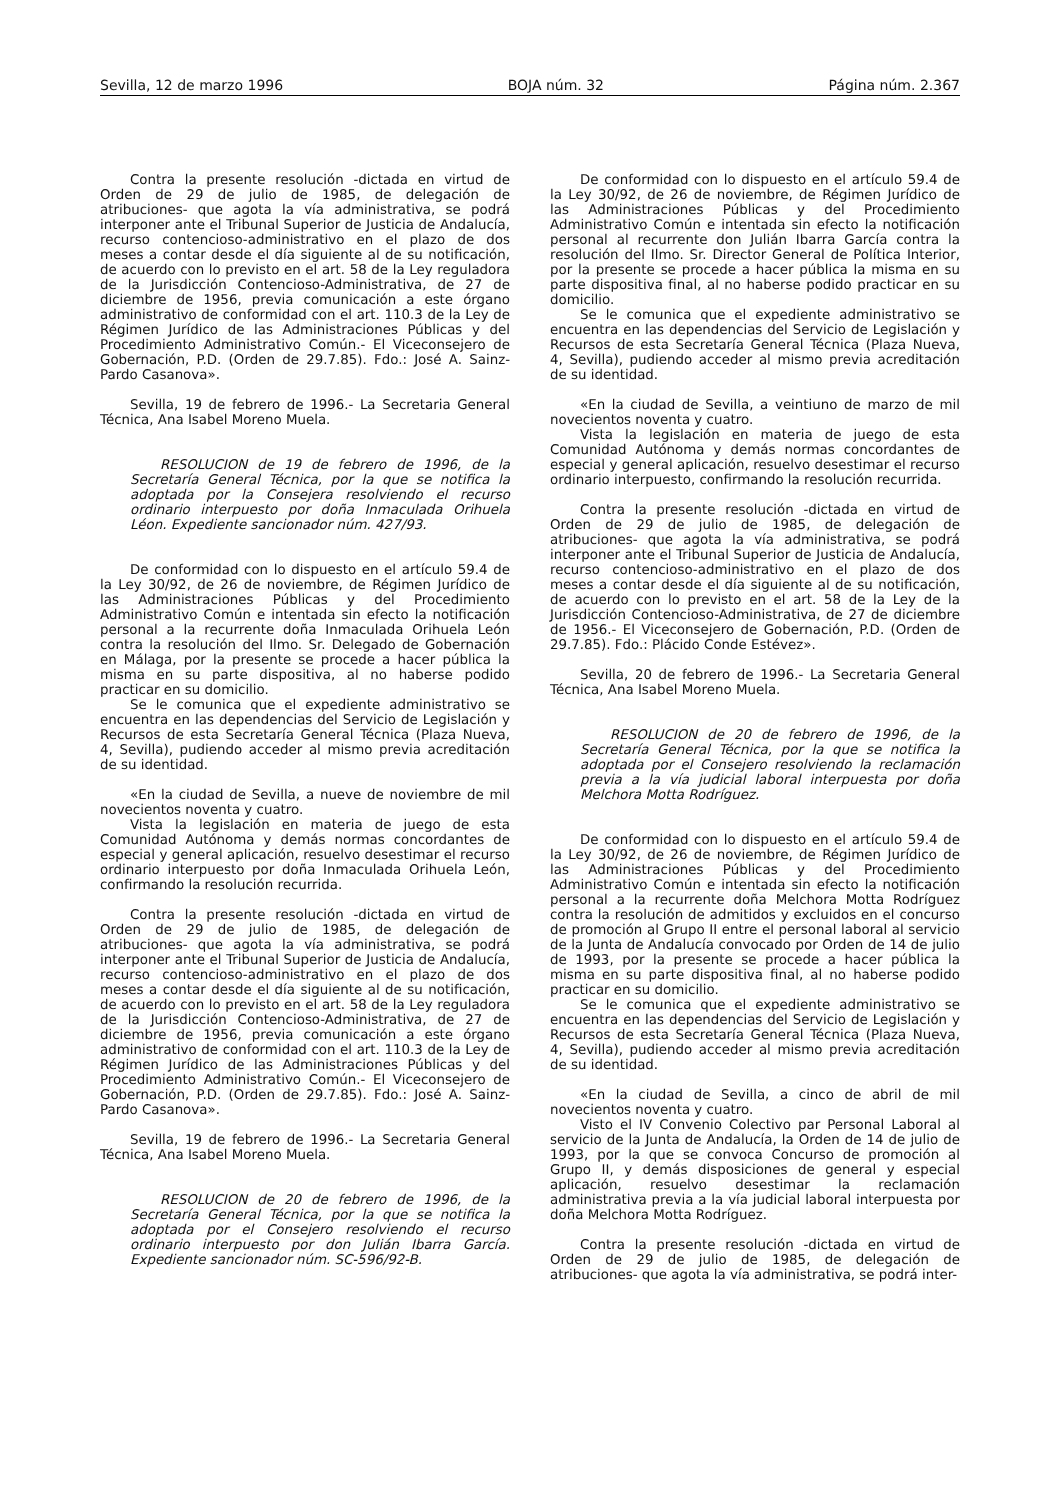Sevilla, 12 de marzo 1996 BOJA núm. 32 Página núm. 2.367
Contra la presente resolución -dictada en virtud de Orden de 29 de julio de 1985, de delegación de atribuciones- que agota la vía administrativa, se podrá interponer ante el Tribunal Superior de Justicia de Andalucía, recurso contencioso-administrativo en el plazo de dos meses a contar desde el día siguiente al de su notificación, de acuerdo con lo previsto en el art. 58 de la Ley reguladora de la Jurisdicción Contencioso-Administrativa, de 27 de diciembre de 1956, previa comunicación a este órgano administrativo de conformidad con el art. 110.3 de la Ley de Régimen Jurídico de las Administraciones Públicas y del Procedimiento Administrativo Común.- El Viceconsejero de Gobernación, P.D. (Orden de 29.7.85). Fdo.: José A. Sainz-Pardo Casanova».
Sevilla, 19 de febrero de 1996.- La Secretaria General Técnica, Ana Isabel Moreno Muela.
RESOLUCION de 19 de febrero de 1996, de la Secretaría General Técnica, por la que se notifica la adoptada por la Consejera resolviendo el recurso ordinario interpuesto por doña Inmaculada Orihuela Léon. Expediente sancionador núm. 427/93.
De conformidad con lo dispuesto en el artículo 59.4 de la Ley 30/92, de 26 de noviembre, de Régimen Jurídico de las Administraciones Públicas y del Procedimiento Administrativo Común e intentada sin efecto la notificación personal a la recurrente doña Inmaculada Orihuela León contra la resolución del Ilmo. Sr. Delegado de Gobernación en Málaga, por la presente se procede a hacer pública la misma en su parte dispositiva, al no haberse podido practicar en su domicilio.
Se le comunica que el expediente administrativo se encuentra en las dependencias del Servicio de Legislación y Recursos de esta Secretaría General Técnica (Plaza Nueva, 4, Sevilla), pudiendo acceder al mismo previa acreditación de su identidad.
«En la ciudad de Sevilla, a nueve de noviembre de mil novecientos noventa y cuatro.
Vista la legislación en materia de juego de esta Comunidad Autónoma y demás normas concordantes de especial y general aplicación, resuelvo desestimar el recurso ordinario interpuesto por doña Inmaculada Orihuela León, confirmando la resolución recurrida.
Contra la presente resolución -dictada en virtud de Orden de 29 de julio de 1985, de delegación de atribuciones- que agota la vía administrativa, se podrá interponer ante el Tribunal Superior de Justicia de Andalucía, recurso contencioso-administrativo en el plazo de dos meses a contar desde el día siguiente al de su notificación, de acuerdo con lo previsto en el art. 58 de la Ley reguladora de la Jurisdicción Contencioso-Administrativa, de 27 de diciembre de 1956, previa comunicación a este órgano administrativo de conformidad con el art. 110.3 de la Ley de Régimen Jurídico de las Administraciones Públicas y del Procedimiento Administrativo Común.- El Viceconsejero de Gobernación, P.D. (Orden de 29.7.85). Fdo.: José A. Sainz-Pardo Casanova».
Sevilla, 19 de febrero de 1996.- La Secretaria General Técnica, Ana Isabel Moreno Muela.
RESOLUCION de 20 de febrero de 1996, de la Secretaría General Técnica, por la que se notifica la adoptada por el Consejero resolviendo el recurso ordinario interpuesto por don Julián Ibarra García. Expediente sancionador núm. SC-596/92-B.
De conformidad con lo dispuesto en el artículo 59.4 de la Ley 30/92, de 26 de noviembre, de Régimen Jurídico de las Administraciones Públicas y del Procedimiento Administrativo Común e intentada sin efecto la notificación personal al recurrente don Julián Ibarra García contra la resolución del Ilmo. Sr. Director General de Política Interior, por la presente se procede a hacer pública la misma en su parte dispositiva final, al no haberse podido practicar en su domicilio.
Se le comunica que el expediente administrativo se encuentra en las dependencias del Servicio de Legislación y Recursos de esta Secretaría General Técnica (Plaza Nueva, 4, Sevilla), pudiendo acceder al mismo previa acreditación de su identidad.
«En la ciudad de Sevilla, a veintiuno de marzo de mil novecientos noventa y cuatro.
Vista la legislación en materia de juego de esta Comunidad Autónoma y demás normas concordantes de especial y general aplicación, resuelvo desestimar el recurso ordinario interpuesto, confirmando la resolución recurrida.
Contra la presente resolución -dictada en virtud de Orden de 29 de julio de 1985, de delegación de atribuciones- que agota la vía administrativa, se podrá interponer ante el Tribunal Superior de Justicia de Andalucía, recurso contencioso-administrativo en el plazo de dos meses a contar desde el día siguiente al de su notificación, de acuerdo con lo previsto en el art. 58 de la Ley de la Jurisdicción Contencioso-Administrativa, de 27 de diciembre de 1956.- El Viceconsejero de Gobernación, P.D. (Orden de 29.7.85). Fdo.: Plácido Conde Estévez».
Sevilla, 20 de febrero de 1996.- La Secretaria General Técnica, Ana Isabel Moreno Muela.
RESOLUCION de 20 de febrero de 1996, de la Secretaría General Técnica, por la que se notifica la adoptada por el Consejero resolviendo la reclamación previa a la vía judicial laboral interpuesta por doña Melchora Motta Rodríguez.
De conformidad con lo dispuesto en el artículo 59.4 de la Ley 30/92, de 26 de noviembre, de Régimen Jurídico de las Administraciones Públicas y del Procedimiento Administrativo Común e intentada sin efecto la notificación personal a la recurrente doña Melchora Motta Rodríguez contra la resolución de admitidos y excluidos en el concurso de promoción al Grupo II entre el personal laboral al servicio de la Junta de Andalucía convocado por Orden de 14 de julio de 1993, por la presente se procede a hacer pública la misma en su parte dispositiva final, al no haberse podido practicar en su domicilio.
Se le comunica que el expediente administrativo se encuentra en las dependencias del Servicio de Legislación y Recursos de esta Secretaría General Técnica (Plaza Nueva, 4, Sevilla), pudiendo acceder al mismo previa acreditación de su identidad.
«En la ciudad de Sevilla, a cinco de abril de mil novecientos noventa y cuatro.
Visto el IV Convenio Colectivo par Personal Laboral al servicio de la Junta de Andalucía, la Orden de 14 de julio de 1993, por la que se convoca Concurso de promoción al Grupo II, y demás disposiciones de general y especial aplicación, resuelvo desestimar la reclamación administrativa previa a la vía judicial laboral interpuesta por doña Melchora Motta Rodríguez.
Contra la presente resolución -dictada en virtud de Orden de 29 de julio de 1985, de delegación de atribuciones- que agota la vía administrativa, se podrá inter-